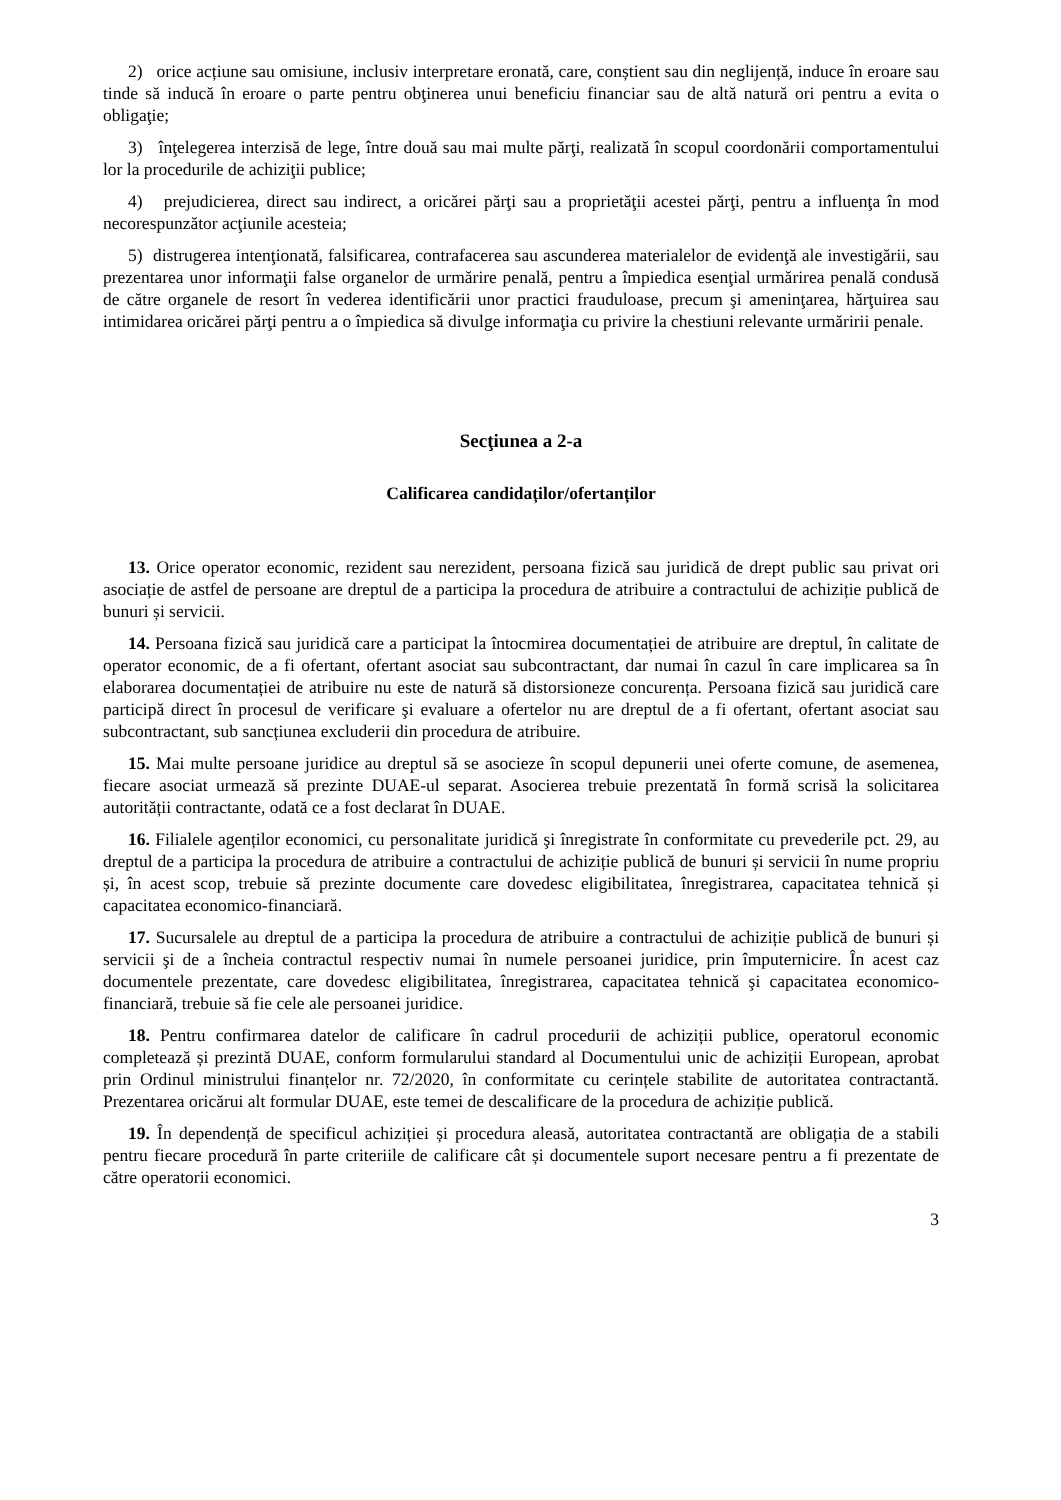2) orice acțiune sau omisiune, inclusiv interpretare eronată, care, conștient sau din neglijență, induce în eroare sau tinde să inducă în eroare o parte pentru obţinerea unui beneficiu financiar sau de altă natură ori pentru a evita o obligaţie;
3) înţelegerea interzisă de lege, între două sau mai multe părţi, realizată în scopul coordonării comportamentului lor la procedurile de achiziţii publice;
4) prejudicierea, direct sau indirect, a oricărei părţi sau a proprietăţii acestei părţi, pentru a influenţa în mod necorespunzător acţiunile acesteia;
5) distrugerea intenţionată, falsificarea, contrafacerea sau ascunderea materialelor de evidenţă ale investigării, sau prezentarea unor informaţii false organelor de urmărire penală, pentru a împiedica esenţial urmărirea penală condusă de către organele de resort în vederea identificării unor practici frauduloase, precum şi ameninţarea, hărţuirea sau intimidarea oricărei părţi pentru a o împiedica să divulge informaţia cu privire la chestiuni relevante urmăririi penale.
Secţiunea a 2-a
Calificarea candidaților/ofertanților
13. Orice operator economic, rezident sau nerezident, persoana fizică sau juridică de drept public sau privat ori asociație de astfel de persoane are dreptul de a participa la procedura de atribuire a contractului de achiziție publică de bunuri și servicii.
14. Persoana fizică sau juridică care a participat la întocmirea documentației de atribuire are dreptul, în calitate de operator economic, de a fi ofertant, ofertant asociat sau subcontractant, dar numai în cazul în care implicarea sa în elaborarea documentației de atribuire nu este de natură să distorsioneze concurența. Persoana fizică sau juridică care participă direct în procesul de verificare şi evaluare a ofertelor nu are dreptul de a fi ofertant, ofertant asociat sau subcontractant, sub sancțiunea excluderii din procedura de atribuire.
15. Mai multe persoane juridice au dreptul să se asocieze în scopul depunerii unei oferte comune, de asemenea, fiecare asociat urmează să prezinte DUAE-ul separat. Asocierea trebuie prezentată în formă scrisă la solicitarea autorității contractante, odată ce a fost declarat în DUAE.
16. Filialele agenților economici, cu personalitate juridică şi înregistrate în conformitate cu prevederile pct. 29, au dreptul de a participa la procedura de atribuire a contractului de achiziție publică de bunuri și servicii în nume propriu și, în acest scop, trebuie să prezinte documente care dovedesc eligibilitatea, înregistrarea, capacitatea tehnică și capacitatea economico-financiară.
17. Sucursalele au dreptul de a participa la procedura de atribuire a contractului de achiziție publică de bunuri și servicii şi de a încheia contractul respectiv numai în numele persoanei juridice, prin împuternicire. În acest caz documentele prezentate, care dovedesc eligibilitatea, înregistrarea, capacitatea tehnică şi capacitatea economico-financiară, trebuie să fie cele ale persoanei juridice.
18. Pentru confirmarea datelor de calificare în cadrul procedurii de achiziții publice, operatorul economic completează și prezintă DUAE, conform formularului standard al Documentului unic de achiziții European, aprobat prin Ordinul ministrului finanțelor nr. 72/2020, în conformitate cu cerințele stabilite de autoritatea contractantă. Prezentarea oricărui alt formular DUAE, este temei de descalificare de la procedura de achiziție publică.
19. În dependență de specificul achiziției și procedura aleasă, autoritatea contractantă are obligația de a stabili pentru fiecare procedură în parte criteriile de calificare cât și documentele suport necesare pentru a fi prezentate de către operatorii economici.
3